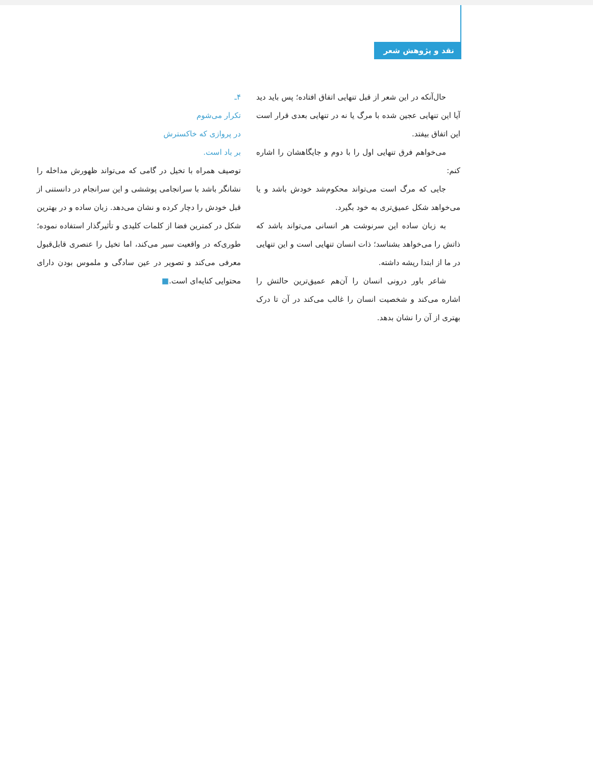نقد و پژوهش شعر
حال‌آنکه در این شعر از قبل تنهایی اتفاق افتاده؛ پس باید دید آیا این تنهایی عجین شده با مرگ یا نه در تنهایی بعدی قرار است این اتفاق بیفتد.
می‌خواهم فرق تنهایی اول را با دوم و جایگاهشان را اشاره کنم:
جایی که مرگ است می‌تواند محکوم‌شد خودش باشد و یا می‌خواهد شکل عمیق‌تری به خود بگیرد.
به زبان ساده این سرنوشت هر انسانی می‌تواند باشد که ذاتش را می‌خواهد بشناسد؛ ذات انسان تنهایی است و این تنهایی در ما از ابتدا ریشه داشته.
شاعر باور درونی انسان را آن‌هم عمیق‌ترین حالتش را اشاره می‌کند و شخصیت انسان را غالب می‌کند در آن تا درک بهتری از آن را نشان بدهد.
۴ـ
تکرار می‌شوم
در پروازی که خاکسترش
بر باد است.
توصیف همراه با تخیل در گامی که می‌تواند ظهورش مداخله را نشانگر باشد با سرانجامی پوششی و این سرانجام در دانستنی از قبل خودش را دچار کرده و نشان می‌دهد. زبان ساده و در بهترین شکل در کمترین فضا از کلمات کلیدی و تأثیرگذار استفاده نموده؛ طوری‌که در واقعیت سیر می‌کند، اما تخیل را عنصری قابل‌قبول معرفی می‌کند و تصویر در عین سادگی و ملموس بودن دارای محتوایی کنایه‌ای است.■